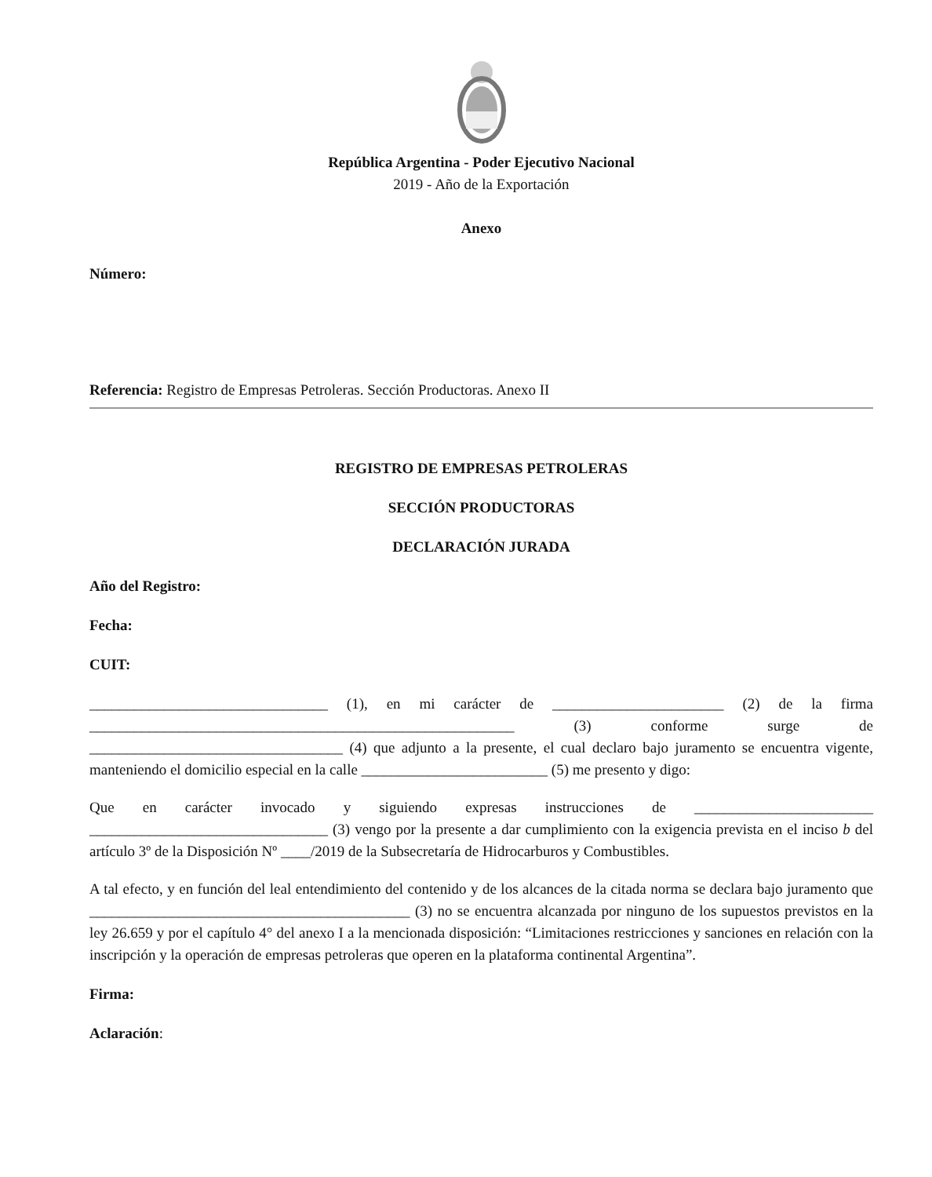República Argentina - Poder Ejecutivo Nacional
2019 - Año de la Exportación
Anexo
Número:
Referencia: Registro de Empresas Petroleras. Sección Productoras. Anexo II
REGISTRO DE EMPRESAS PETROLERAS
SECCIÓN PRODUCTORAS
DECLARACIÓN JURADA
Año del Registro:
Fecha:
CUIT:
________________________________ (1), en mi carácter de _______________________ (2) de la firma _________________________________________________________ (3) conforme surge de __________________________________ (4) que adjunto a la presente, el cual declaro bajo juramento se encuentra vigente, manteniendo el domicilio especial en la calle _________________________ (5) me presento y digo:
Que en carácter invocado y siguiendo expresas instrucciones de ________________________ ________________________________ (3) vengo por la presente a dar cumplimiento con la exigencia prevista en el inciso b del artículo 3º de la Disposición Nº ____/2019 de la Subsecretaría de Hidrocarburos y Combustibles.
A tal efecto, y en función del leal entendimiento del contenido y de los alcances de la citada norma se declara bajo juramento que ___________________________________________ (3) no se encuentra alcanzada por ninguno de los supuestos previstos en la ley 26.659 y por el capítulo 4° del anexo I a la mencionada disposición: “Limitaciones restricciones y sanciones en relación con la inscripción y la operación de empresas petroleras que operen en la plataforma continental Argentina”.
Firma:
Aclaración: